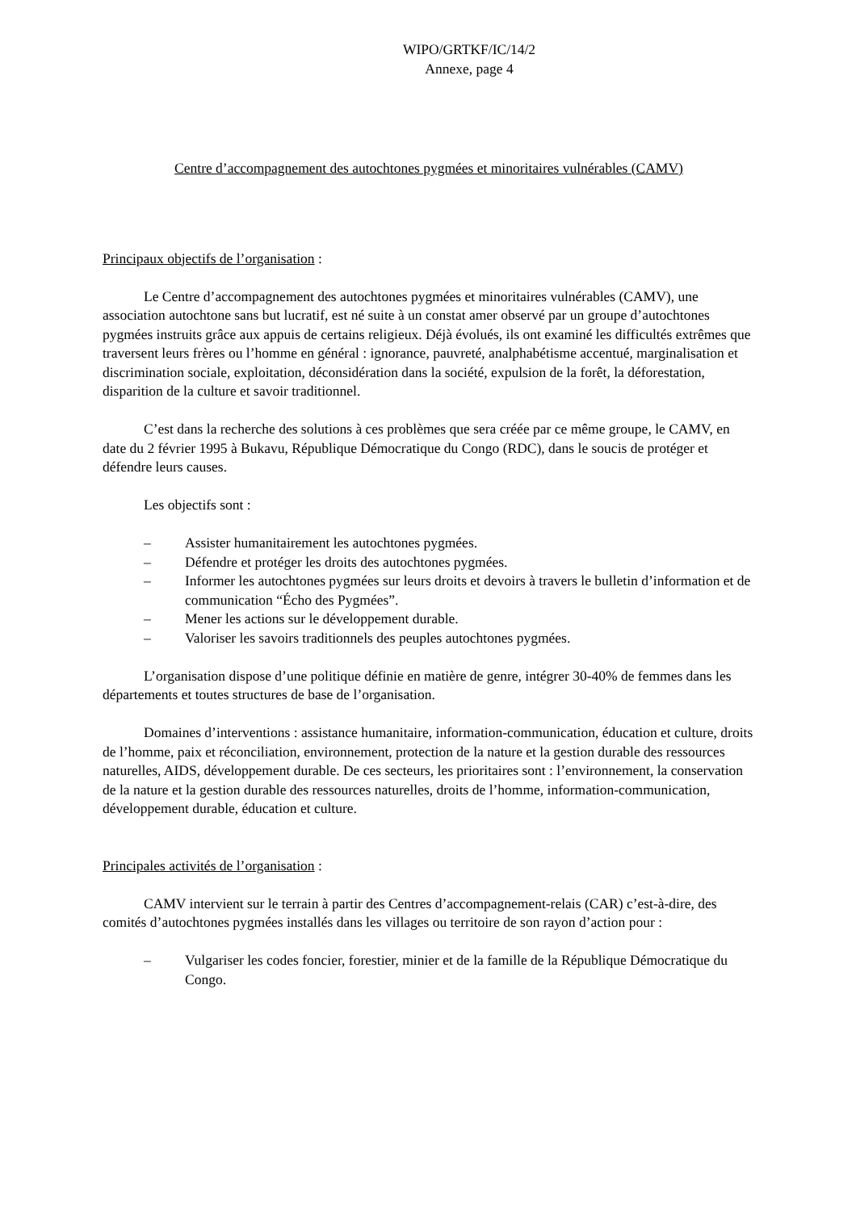WIPO/GRTKF/IC/14/2
Annexe, page 4
Centre d’accompagnement des autochtones pygmées et minoritaires vulnérables (CAMV)
Principaux objectifs de l’organisation :
Le Centre d’accompagnement des autochtones pygmées et minoritaires vulnérables (CAMV), une association autochtone sans but lucratif, est né suite à un constat amer observé par un groupe d’autochtones pygmées instruits grâce aux appuis de certains religieux. Déjà évolués, ils ont examiné les difficultés extrêmes que traversent leurs frères ou l’homme en général : ignorance, pauvreté, analphabétisme accentué, marginalisation et discrimination sociale, exploitation, déconsidération dans la société, expulsion de la forêt, la déforestation, disparition de la culture et savoir traditionnel.
C’est dans la recherche des solutions à ces problèmes que sera créée par ce même groupe, le CAMV, en date du 2 février 1995 à Bukavu, République Démocratique du Congo (RDC), dans le soucis de protéger et défendre leurs causes.
Les objectifs sont :
– Assister humanitairement les autochtones pygmées.
– Défendre et protéger les droits des autochtones pygmées.
– Informer les autochtones pygmées sur leurs droits et devoirs à travers le bulletin d’information et de communication “Écho des Pygmées”.
– Mener les actions sur le développement durable.
– Valoriser les savoirs traditionnels des peuples autochtones pygmées.
L’organisation dispose d’une politique définie en matière de genre, intégrer 30-40% de femmes dans les départements et toutes structures de base de l’organisation.
Domaines d’interventions : assistance humanitaire, information-communication, éducation et culture, droits de l’homme, paix et réconciliation, environnement, protection de la nature et la gestion durable des ressources naturelles, AIDS, développement durable. De ces secteurs, les prioritaires sont : l’environnement, la conservation de la nature et la gestion durable des ressources naturelles, droits de l’homme, information-communication, développement durable, éducation et culture.
Principales activités de l’organisation :
CAMV intervient sur le terrain à partir des Centres d’accompagnement-relais (CAR) c’est-à-dire, des comités d’autochtones pygmées installés dans les villages ou territoire de son rayon d’action pour :
– Vulgariser les codes foncier, forestier, minier et de la famille de la République Démocratique du Congo.